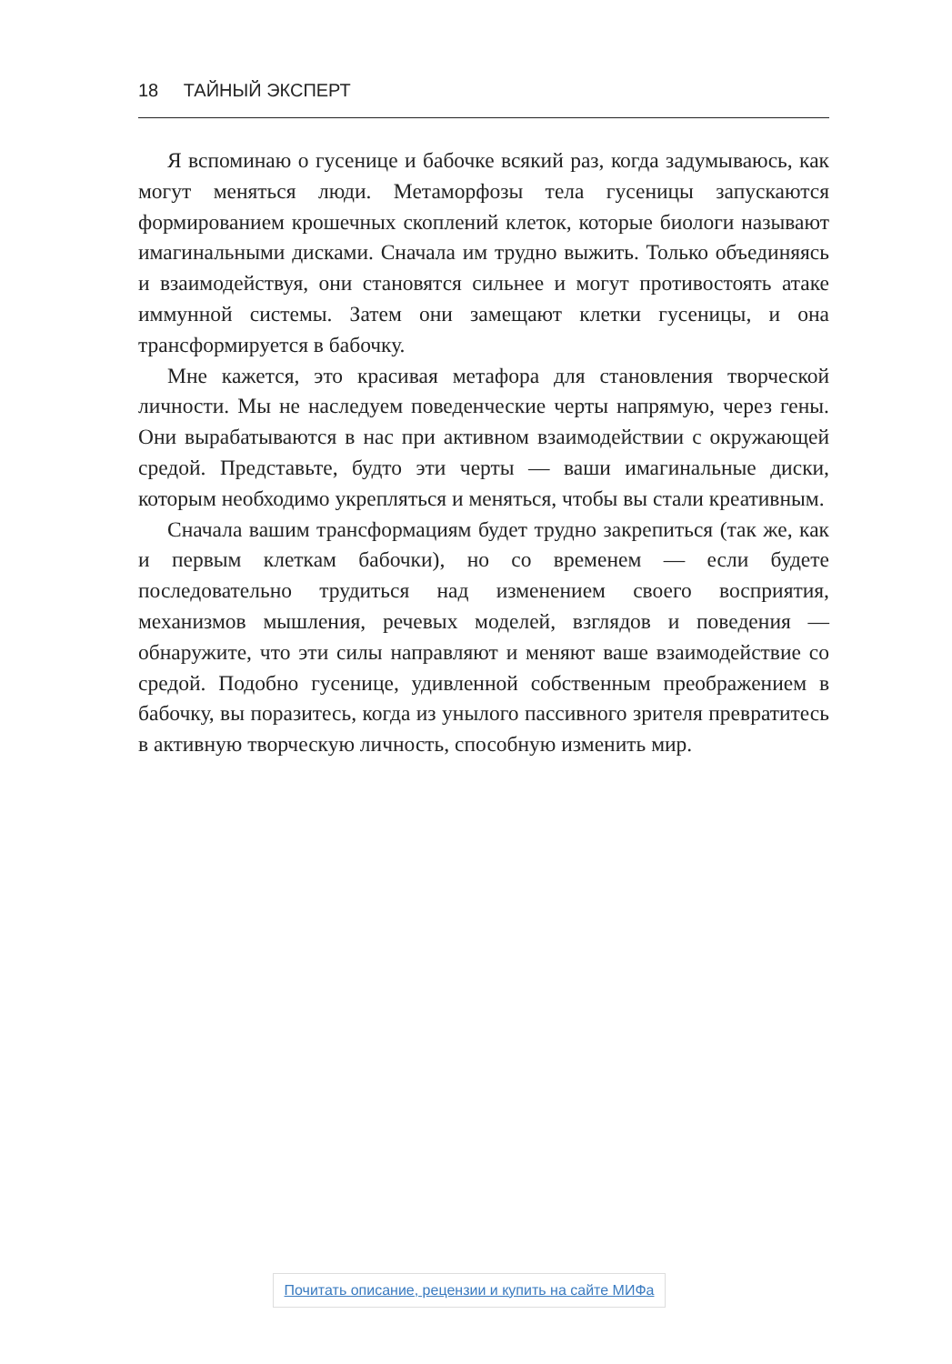18 ТАЙНЫЙ ЭКСПЕРТ
Я вспоминаю о гусенице и бабочке всякий раз, когда задумываюсь, как могут меняться люди. Метаморфозы тела гусеницы запускаются формированием крошечных скоплений клеток, которые биологи называют имагинальными дисками. Сначала им трудно выжить. Только объединяясь и взаимодействуя, они становятся сильнее и могут противостоять атаке иммунной системы. Затем они замещают клетки гусеницы, и она трансформируется в бабочку.
Мне кажется, это красивая метафора для становления творческой личности. Мы не наследуем поведенческие черты напрямую, через гены. Они вырабатываются в нас при активном взаимодействии с окружающей средой. Представьте, будто эти черты — ваши имагинальные диски, которым необходимо укрепляться и меняться, чтобы вы стали креативным.
Сначала вашим трансформациям будет трудно закрепиться (так же, как и первым клеткам бабочки), но со временем — если будете последовательно трудиться над изменением своего восприятия, механизмов мышления, речевых моделей, взглядов и поведения — обнаружите, что эти силы направляют и меняют ваше взаимодействие со средой. Подобно гусенице, удивленной собственным преображением в бабочку, вы поразитесь, когда из унылого пассивного зрителя превратитесь в активную творческую личность, способную изменить мир.
Почитать описание, рецензии и купить на сайте МИФа